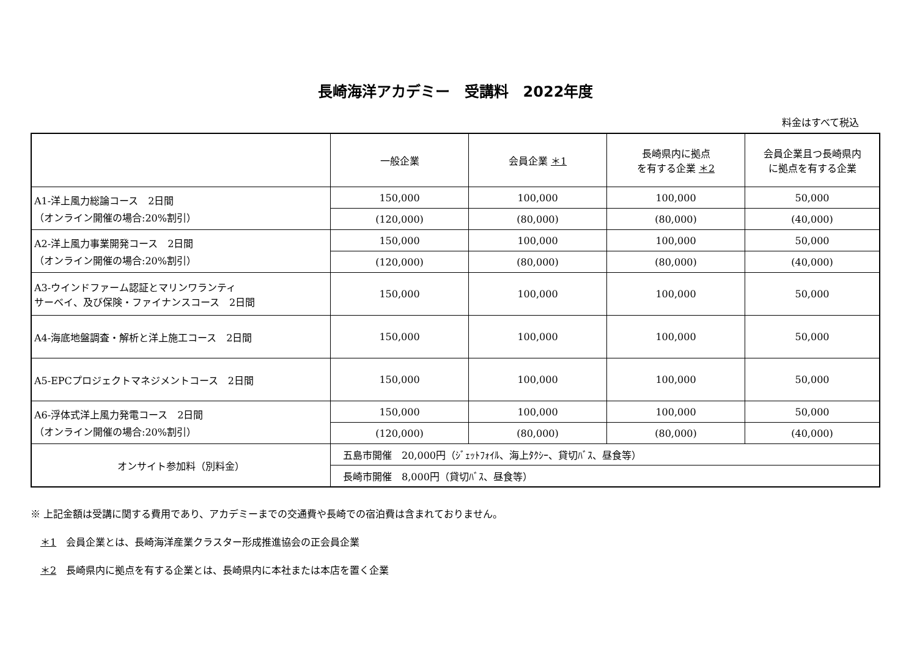長崎海洋アカデミー　受講料　2022年度
料金はすべて税込
| | 一般企業 | 会員企業 ＊1 | 長崎県内に拠点 を有する企業 ＊2 | 会員企業且つ長崎県内 に拠点を有する企業 |
| --- | --- | --- | --- | --- |
| A1-洋上風力総論コース 2日間 （オンライン開催の場合:20%割引） | 150,000 | 100,000 | 100,000 | 50,000 |
| | (120,000) | (80,000) | (80,000) | (40,000) |
| A2-洋上風力事業開発コース 2日間 （オンライン開催の場合:20%割引） | 150,000 | 100,000 | 100,000 | 50,000 |
| | (120,000) | (80,000) | (80,000) | (40,000) |
| A3-ウインドファーム認証とマリンワランティ サーベイ、及び保険・ファイナンスコース 2日間 | 150,000 | 100,000 | 100,000 | 50,000 |
| A4-海底地盤調査・解析と洋上施工コース 2日間 | 150,000 | 100,000 | 100,000 | 50,000 |
| A5-EPCプロジェクトマネジメントコース 2日間 | 150,000 | 100,000 | 100,000 | 50,000 |
| A6-浮体式洋上風力発電コース 2日間 （オンライン開催の場合:20%割引） | 150,000 | 100,000 | 100,000 | 50,000 |
| | (120,000) | (80,000) | (80,000) | (40,000) |
| オンサイト参加料（別料金） | 五島市開催 20,000円（ｼﾞｪｯﾄﾌｫｲﾙ、海上ﾀｸｼｰ、貸切ﾊﾞｽ、昼食等） | | | |
| | 長崎市開催 8,000円（貸切ﾊﾞｽ、昼食等） | | | |
※ 上記金額は受講に関する費用であり、アカデミーまでの交通費や長崎での宿泊費は含まれておりません。
　＊1　会員企業とは、長崎海洋産業クラスター形成推進協会の正会員企業
　＊2　長崎県内に拠点を有する企業とは、長崎県内に本社または本店を置く企業